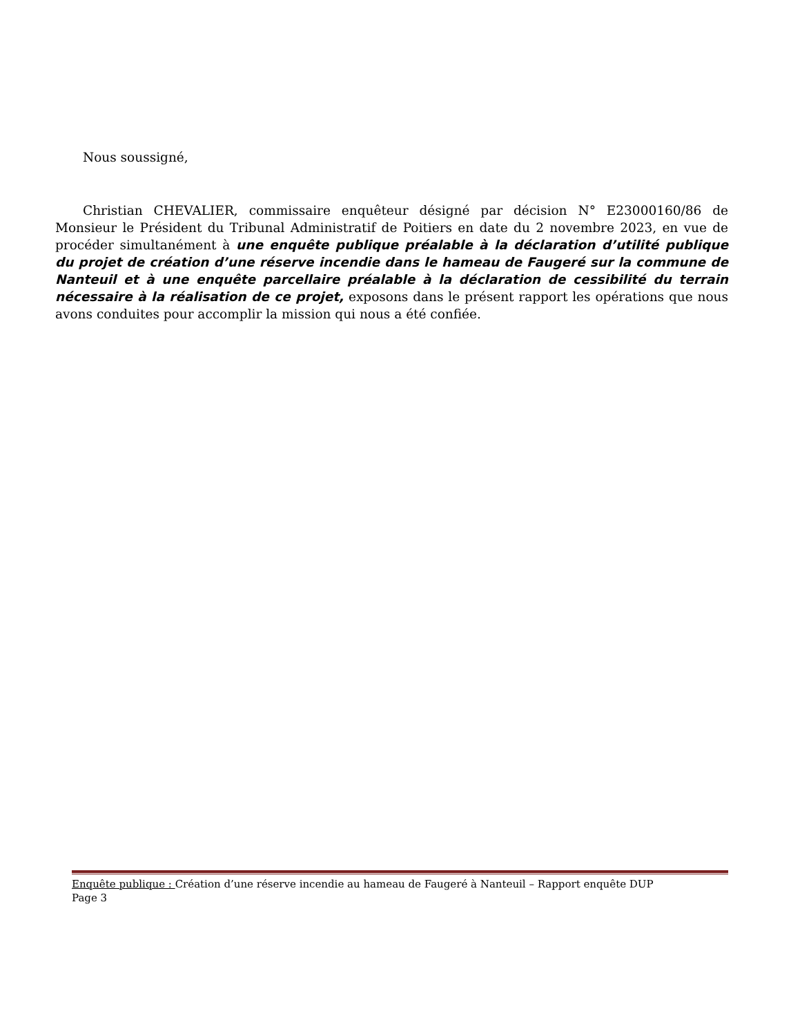Nous soussigné,
Christian CHEVALIER, commissaire enquêteur désigné par décision N° E23000160/86 de Monsieur le Président du Tribunal Administratif de Poitiers en date du 2 novembre 2023, en vue de procéder simultanément à une enquête publique préalable à la déclaration d’utilité publique du projet de création d’une réserve incendie dans le hameau de Faugeré sur la commune de Nanteuil et à une enquête parcellaire préalable à la déclaration de cessibilité du terrain nécessaire à la réalisation de ce projet, exposons dans le présent rapport les opérations que nous avons conduites pour accomplir la mission qui nous a été confiée.
Enquête publique : Création d’une réserve incendie au hameau de Faugeré à Nanteuil – Rapport enquête DUP
Page 3